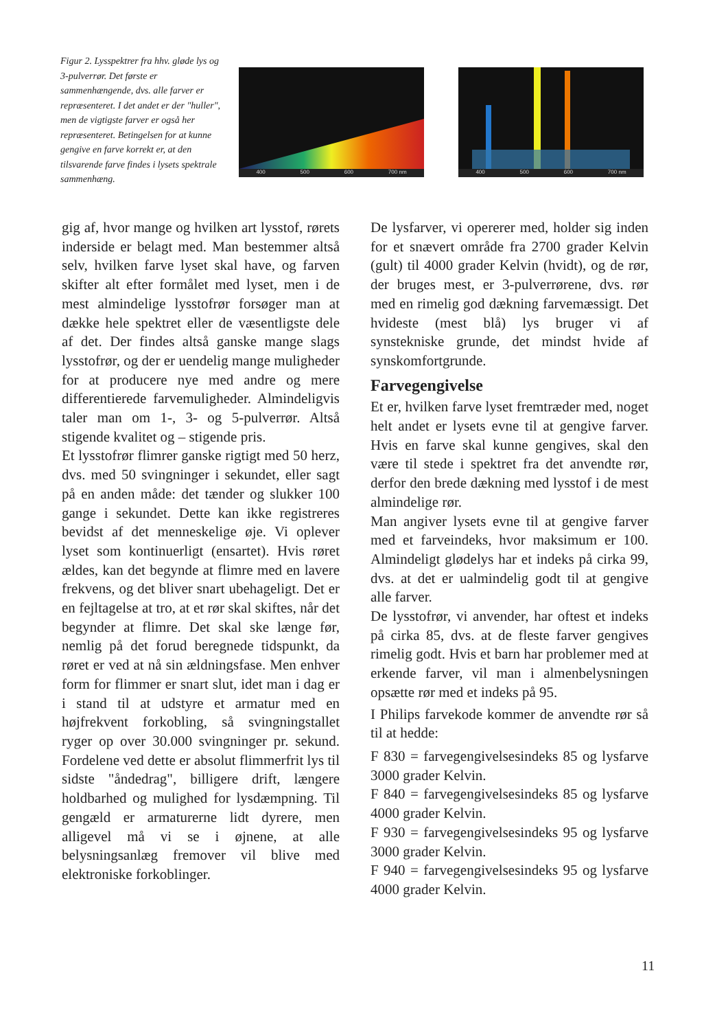Figur 2. Lysspektrer fra hhv. gløde lys og 3-pulverrør. Det første er sammenhængende, dvs. alle farver er repræsenteret. I det andet er der "huller", men de vigtigste farver er også her repræsenteret. Betingelsen for at kunne gengive en farve korrekt er, at den tilsvarende farve findes i lysets spektrale sammenhæng.
400 500 600 700 nm
400 500 600 700 nm
gig af, hvor mange og hvilken art lysstof, rørets inderside er belagt med. Man bestemmer altså selv, hvilken farve lyset skal have, og farven skifter alt efter formålet med lyset, men i de mest almindelige lysstofrør forsøger man at dække hele spektret eller de væsentligste dele af det. Der findes altså ganske mange slags lysstofrør, og der er uendelig mange muligheder for at producere nye med andre og mere differentierede farvemuligheder. Almindeligvis taler man om 1-, 3- og 5-pulverrør. Altså stigende kvalitet og – stigende pris.
Et lysstofrør flimrer ganske rigtigt med 50 herz, dvs. med 50 svingninger i sekundet, eller sagt på en anden måde: det tænder og slukker 100 gange i sekundet. Dette kan ikke registreres bevidst af det menneskelige øje. Vi oplever lyset som kontinuerligt (ensartet). Hvis røret ældes, kan det begynde at flimre med en lavere frekvens, og det bliver snart ubehageligt. Det er en fejltagelse at tro, at et rør skal skiftes, når det begynder at flimre. Det skal ske længe før, nemlig på det forud beregnede tidspunkt, da røret er ved at nå sin ældningsfase. Men enhver form for flimmer er snart slut, idet man i dag er i stand til at udstyre et armatur med en højfrekvent forkobling, så svingningstallet ryger op over 30.000 svingninger pr. sekund. Fordelene ved dette er absolut flimmerfrit lys til sidste "åndedrag", billigere drift, længere holdbarhed og mulighed for lysdæmpning. Til gengæld er armaturerne lidt dyrere, men alligevel må vi se i øjnene, at alle belysningsanlæg fremover vil blive med elektroniske forkoblinger.
De lysfarver, vi opererer med, holder sig inden for et snævert område fra 2700 grader Kelvin (gult) til 4000 grader Kelvin (hvidt), og de rør, der bruges mest, er 3-pulverrørene, dvs. rør med en rimelig god dækning farvemæssigt. Det hvideste (mest blå) lys bruger vi af synstekniske grunde, det mindst hvide af synskomfortgrunde.
Farvegengivelse
Et er, hvilken farve lyset fremtræder med, noget helt andet er lysets evne til at gengive farver. Hvis en farve skal kunne gengives, skal den være til stede i spektret fra det anvendte rør, derfor den brede dækning med lysstof i de mest almindelige rør.
Man angiver lysets evne til at gengive farver med et farveindeks, hvor maksimum er 100. Almindeligt glødelys har et indeks på cirka 99, dvs. at det er ualmindelig godt til at gengive alle farver.
De lysstofrør, vi anvender, har oftest et indeks på cirka 85, dvs. at de fleste farver gengives rimelig godt. Hvis et barn har problemer med at erkende farver, vil man i almenbelysningen opsætte rør med et indeks på 95.
I Philips farvekode kommer de anvendte rør så til at hedde:
F 830 = farvegengivelsesindeks 85 og lysfarve 3000 grader Kelvin.
F 840 = farvegengivelsesindeks 85 og lysfarve 4000 grader Kelvin.
F 930 = farvegengivelsesindeks 95 og lysfarve 3000 grader Kelvin.
F 940 = farvegengivelsesindeks 95 og lysfarve 4000 grader Kelvin.
11